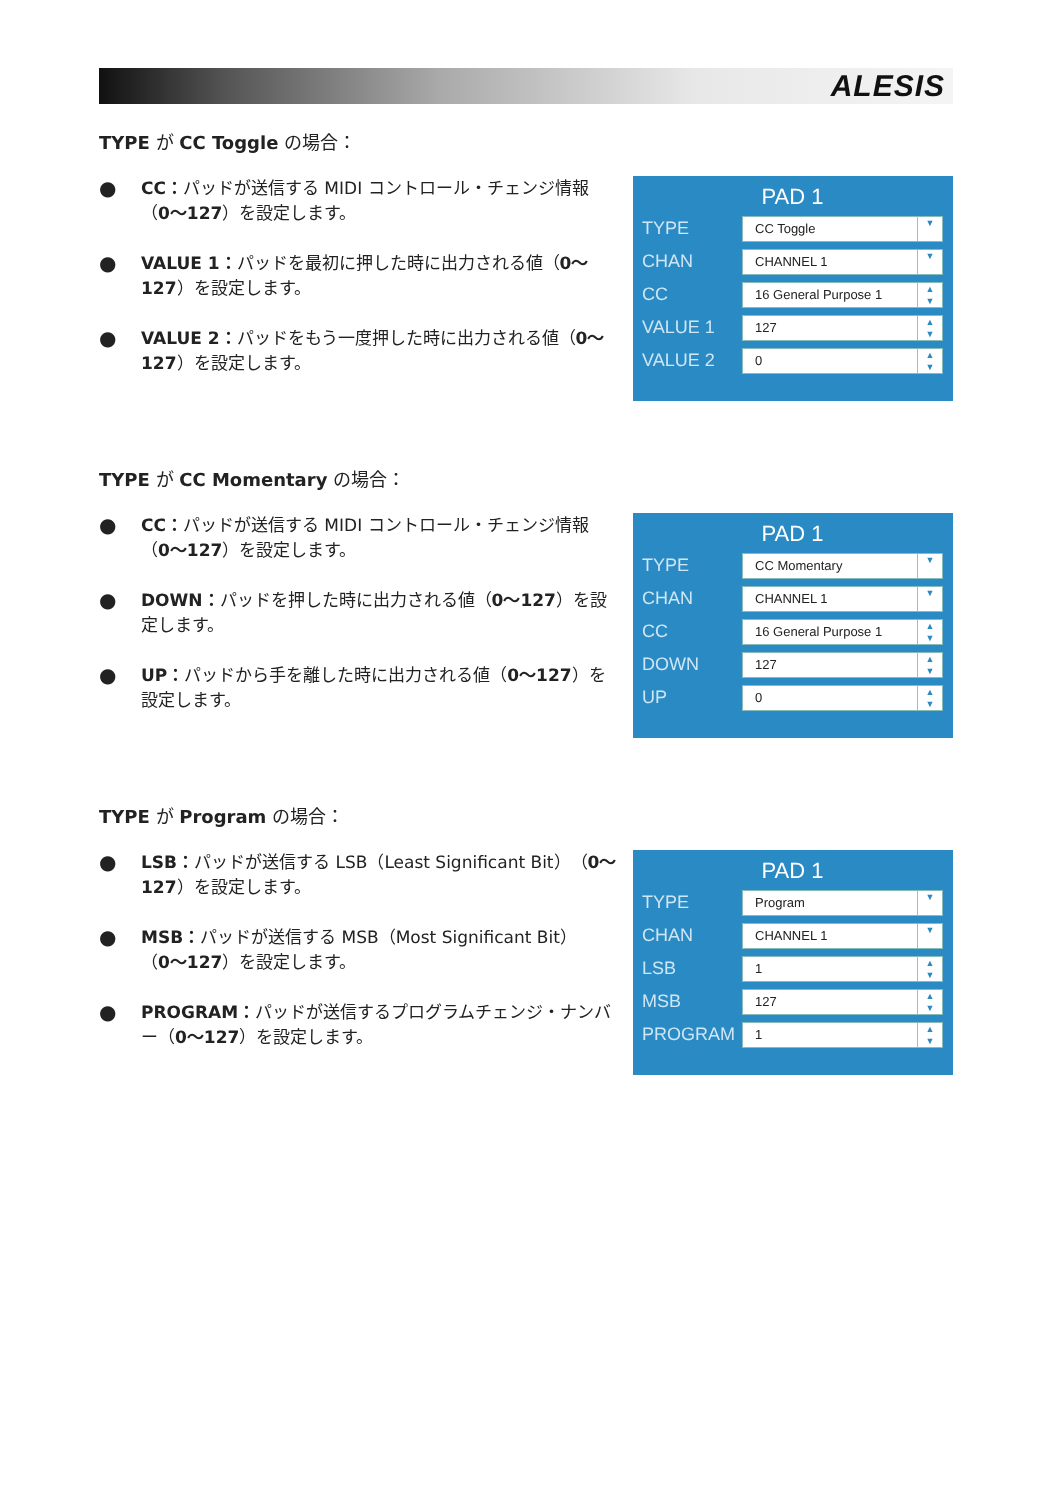ALESIS
TYPE が CC Toggle の場合：
● CC：パッドが送信する MIDI コントロール・チェンジ情報（0〜127）を設定します。
● VALUE 1：パッドを最初に押した時に出力される値（0〜127）を設定します。
● VALUE 2：パッドをもう一度押した時に出力される値（0〜127）を設定します。
PAD 1
TYPE CC Toggle ▼
CHAN CHANNEL 1 ▼
CC 16 General Purpose 1 ▲
▼
VALUE 1 127 ▲
▼
VALUE 2 0 ▲
▼
TYPE が CC Momentary の場合：
● CC：パッドが送信する MIDI コントロール・チェンジ情報（0〜127）を設定します。
● DOWN：パッドを押した時に出力される値（0〜127）を設定します。
● UP：パッドから手を離した時に出力される値（0〜127）を設定します。
PAD 1
TYPE CC Momentary ▼
CHAN CHANNEL 1 ▼
CC 16 General Purpose 1 ▲
▼
DOWN 127 ▲
▼
UP 0 ▲
▼
TYPE が Program の場合：
● LSB：パッドが送信する LSB（Least Significant Bit）（0〜127）を設定します。
● MSB：パッドが送信する MSB（Most Significant Bit）（0〜127）を設定します。
● PROGRAM：パッドが送信するプログラムチェンジ・ナンバー（0〜127）を設定します。
PAD 1
TYPE Program ▼
CHAN CHANNEL 1 ▼
LSB 1 ▲
▼
MSB 127 ▲
▼
PROGRAM 1 ▲
▼